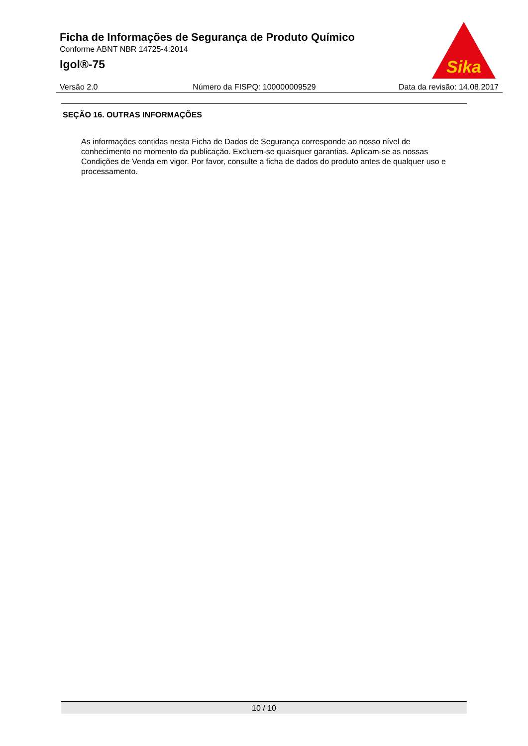Ficha de Informações de Segurança de Produto Químico
Conforme ABNT NBR 14725-4:2014
Igol®-75
Sika
Versão 2.0 Número da FISPQ: 100000009529 Data da revisão: 14.08.2017
SEÇÃO 16. OUTRAS INFORMAÇÕES
As informações contidas nesta Ficha de Dados de Segurança corresponde ao nosso nível de conhecimento no momento da publicação. Excluem-se quaisquer garantias. Aplicam-se as nossas Condições de Venda em vigor. Por favor, consulte a ficha de dados do produto antes de qualquer uso e processamento.
10 / 10